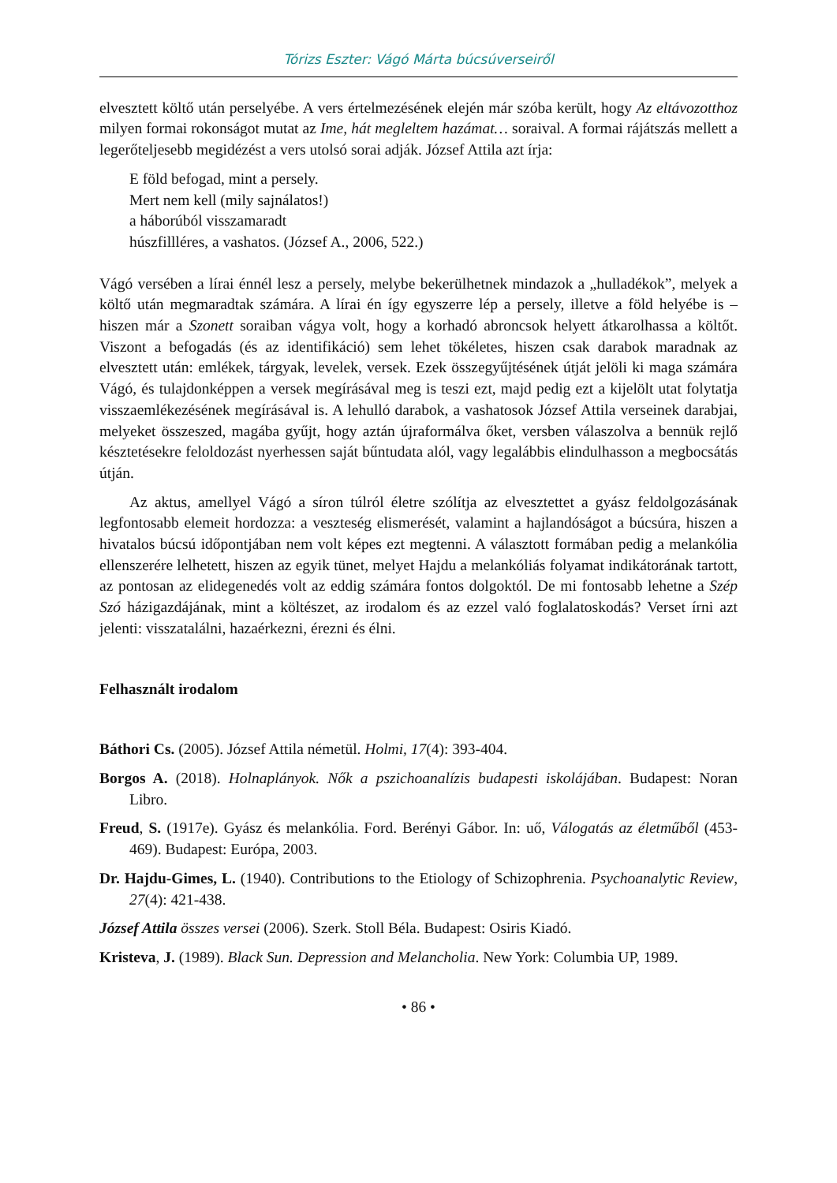Tórizs Eszter: Vágó Márta búcsúverseiről
elvesztett költő után perselyébe. A vers értelmezésének elején már szóba került, hogy Az eltávozotthoz milyen formai rokonságot mutat az Ime, hát megleltem hazámat… soraival. A formai rájátszás mellett a legerőteljesebb megidézést a vers utolsó sorai adják. József Attila azt írja:
E föld befogad, mint a persely.
Mert nem kell (mily sajnálatos!)
a háborúból visszamaradt
húszfillléres, a vashatos. (József A., 2006, 522.)
Vágó versében a lírai énnél lesz a persely, melybe bekerülhetnek mindazok a „hulladékok”, melyek a költő után megmaradtak számára. A lírai én így egyszerre lép a persely, illetve a föld helyébe is – hiszen már a Szonett soraiban vágya volt, hogy a korhadó abroncsok helyett átkarolhassa a költőt. Viszont a befogadás (és az identifikáció) sem lehet tökéletes, hiszen csak darabok maradnak az elvesztett után: emlékek, tárgyak, levelek, versek. Ezek összegyűjtésének útját jelöli ki maga számára Vágó, és tulajdonképpen a versek megírásával meg is teszi ezt, majd pedig ezt a kijelölt utat folytatja visszaemlékezésének megírásával is. A lehulló darabok, a vashatosok József Attila verseinek darabjai, melyeket összeszed, magába gyűjt, hogy aztán újraformálva őket, versben válaszolva a bennük rejlő késztetésekre feloldozást nyerhessen saját bűntudata alól, vagy legalábbis elindulhasson a megbocsátás útján.
Az aktus, amellyel Vágó a síron túlról életre szólítja az elvesztettet a gyász feldolgozásának legfontosabb elemeit hordozza: a veszteség elismerését, valamint a hajlandóságot a búcsúra, hiszen a hivatalos búcsú időpontjában nem volt képes ezt megtenni. A választott formában pedig a melankólia ellenszerére lelhetett, hiszen az egyik tünet, melyet Hajdu a melankóliás folyamat indikátorának tartott, az pontosan az elidegenedés volt az eddig számára fontos dolgoktól. De mi fontosabb lehetne a Szép Szó házigazdájának, mint a költészet, az irodalom és az ezzel való foglalatoskodás? Verset írni azt jelenti: visszatalálni, hazaérkezni, érezni és élni.
Felhasznált irodalom
Báthori Cs. (2005). József Attila németül. Holmi, 17(4): 393-404.
Borgos A. (2018). Holnaplányok. Nők a pszichoanalízis budapesti iskolájában. Budapest: Noran Libro.
Freud, S. (1917e). Gyász és melankólia. Ford. Berényi Gábor. In: uő, Válogatás az életműből (453-469). Budapest: Európa, 2003.
Dr. Hajdu-Gimes, L. (1940). Contributions to the Etiology of Schizophrenia. Psychoanalytic Review, 27(4): 421-438.
József Attila összes versei (2006). Szerk. Stoll Béla. Budapest: Osiris Kiadó.
Kristeva, J. (1989). Black Sun. Depression and Melancholia. New York: Columbia UP, 1989.
• 86 •